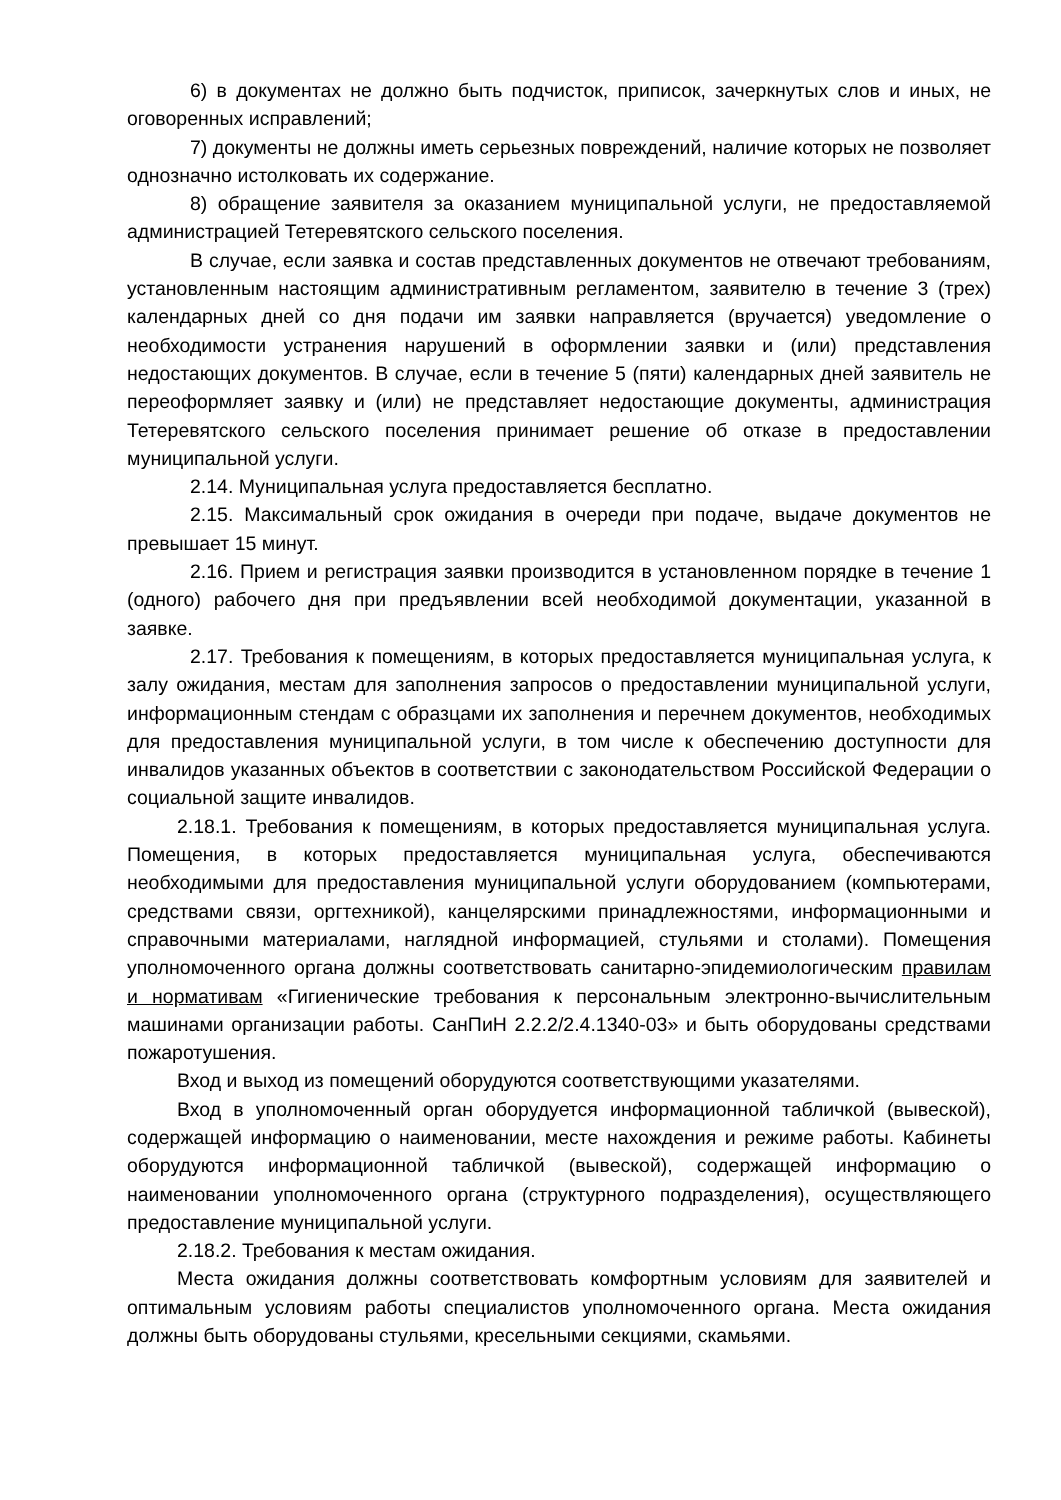6) в документах не должно быть подчисток, приписок, зачеркнутых слов и иных, не оговоренных исправлений;
7) документы не должны иметь серьезных повреждений, наличие которых не позволяет однозначно истолковать их содержание.
8) обращение заявителя за оказанием муниципальной услуги, не предоставляемой администрацией Тетеревятского сельского поселения.
В случае, если заявка и состав представленных документов не отвечают требованиям, установленным настоящим административным регламентом, заявителю в течение 3 (трех) календарных дней со дня подачи им заявки направляется (вручается) уведомление о необходимости устранения нарушений в оформлении заявки и (или) представления недостающих документов. В случае, если в течение 5 (пяти) календарных дней заявитель не переоформляет заявку и (или) не представляет недостающие документы, администрация Тетеревятского сельского поселения принимает решение об отказе в предоставлении муниципальной услуги.
2.14. Муниципальная услуга предоставляется бесплатно.
2.15. Максимальный срок ожидания в очереди при подаче, выдаче документов не превышает 15 минут.
2.16. Прием и регистрация заявки производится в установленном порядке в течение 1 (одного) рабочего дня при предъявлении всей необходимой документации, указанной в заявке.
2.17. Требования к помещениям, в которых предоставляется муниципальная услуга, к залу ожидания, местам для заполнения запросов о предоставлении муниципальной услуги, информационным стендам с образцами их заполнения и перечнем документов, необходимых для предоставления муниципальной услуги, в том числе к обеспечению доступности для инвалидов указанных объектов в соответствии с законодательством Российской Федерации о социальной защите инвалидов.
2.18.1. Требования к помещениям, в которых предоставляется муниципальная услуга. Помещения, в которых предоставляется муниципальная услуга, обеспечиваются необходимыми для предоставления муниципальной услуги оборудованием (компьютерами, средствами связи, оргтехникой), канцелярскими принадлежностями, информационными и справочными материалами, наглядной информацией, стульями и столами). Помещения уполномоченного органа должны соответствовать санитарно-эпидемиологическим правилам и нормативам «Гигиенические требования к персональным электронно-вычислительным машинами организации работы. СанПиН 2.2.2/2.4.1340-03» и быть оборудованы средствами пожаротушения.
Вход и выход из помещений оборудуются соответствующими указателями.
Вход в уполномоченный орган оборудуется информационной табличкой (вывеской), содержащей информацию о наименовании, месте нахождения и режиме работы. Кабинеты оборудуются информационной табличкой (вывеской), содержащей информацию о наименовании уполномоченного органа (структурного подразделения), осуществляющего предоставление муниципальной услуги.
2.18.2. Требования к местам ожидания.
Места ожидания должны соответствовать комфортным условиям для заявителей и оптимальным условиям работы специалистов уполномоченного органа. Места ожидания должны быть оборудованы стульями, кресельными секциями, скамьями.